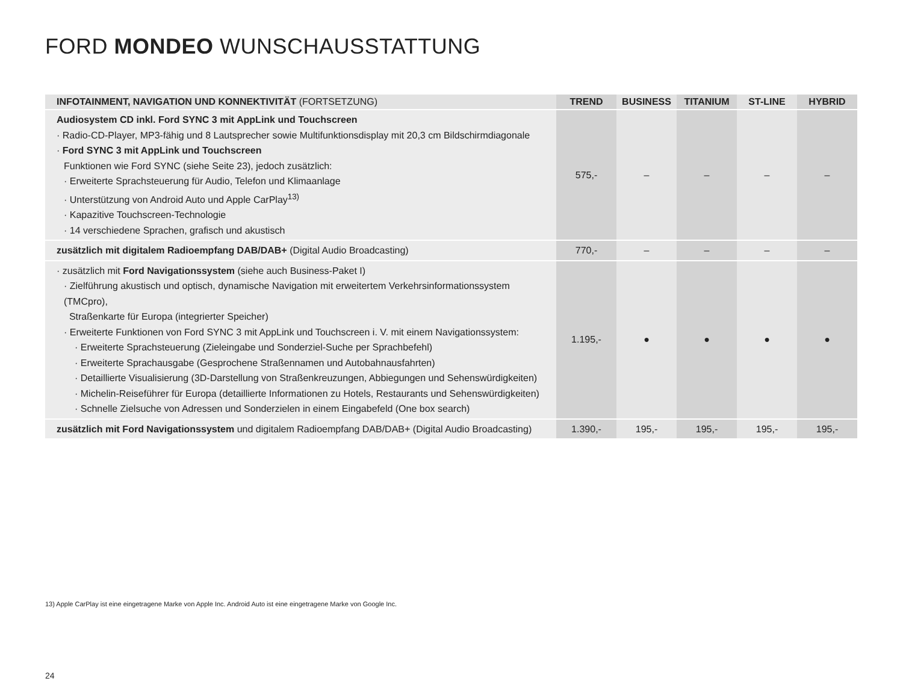FORD MONDEO WUNSCHAUSSTATTUNG
| INFOTAINMENT, NAVIGATION UND KONNEKTIVITÄT (FORTSETZUNG) | TREND | BUSINESS | TITANIUM | ST-LINE | HYBRID |
| --- | --- | --- | --- | --- | --- |
| Audiosystem CD inkl. Ford SYNC 3 mit AppLink und Touchscreen · Radio-CD-Player, MP3-fähig und 8 Lautsprecher sowie Multifunktionsdisplay mit 20,3 cm Bildschirmdiagonale · Ford SYNC 3 mit AppLink und Touchscreen Funktionen wie Ford SYNC (siehe Seite 23), jedoch zusätzlich: · Erweiterte Sprachsteuerung für Audio, Telefon und Klimaanlage · Unterstützung von Android Auto und Apple CarPlay<sup>13)</sup> · Kapazitive Touchscreen-Technologie · 14 verschiedene Sprachen, grafisch und akustisch | 575,- | – | – | – | – |
| zusätzlich mit digitalem Radioempfang DAB/DAB+ (Digital Audio Broadcasting) | 770,- | – | – | – | – |
| · zusätzlich mit Ford Navigationssystem (siehe auch Business-Paket I) · Zielführung akustisch und optisch, dynamische Navigation mit erweitertem Verkehrsinformationssystem (TMCpro), Straßenkarte für Europa (integrierter Speicher) · Erweiterte Funktionen von Ford SYNC 3 mit AppLink und Touchscreen i. V. mit einem Navigationssystem: · Erweiterte Sprachsteuerung (Zieleingabe und Sonderziel-Suche per Sprachbefehl) · Erweiterte Sprachausgabe (Gesprochene Straßennamen und Autobahnausfahrten) · Detaillierte Visualisierung (3D-Darstellung von Straßenkreuzungen, Abbiegungen und Sehenswürdigkeiten) · Michelin-Reiseführer für Europa (detaillierte Informationen zu Hotels, Restaurants und Sehenswürdigkeiten) · Schnelle Zielsuche von Adressen und Sonderzielen in einem Eingabefeld (One box search) | 1.195,- | ● | ● | ● | ● |
| zusätzlich mit Ford Navigationssystem und digitalem Radioempfang DAB/DAB+ (Digital Audio Broadcasting) | 1.390,- | 195,- | 195,- | 195,- | 195,- |
13) Apple CarPlay ist eine eingetragene Marke von Apple Inc. Android Auto ist eine eingetragene Marke von Google Inc.
24